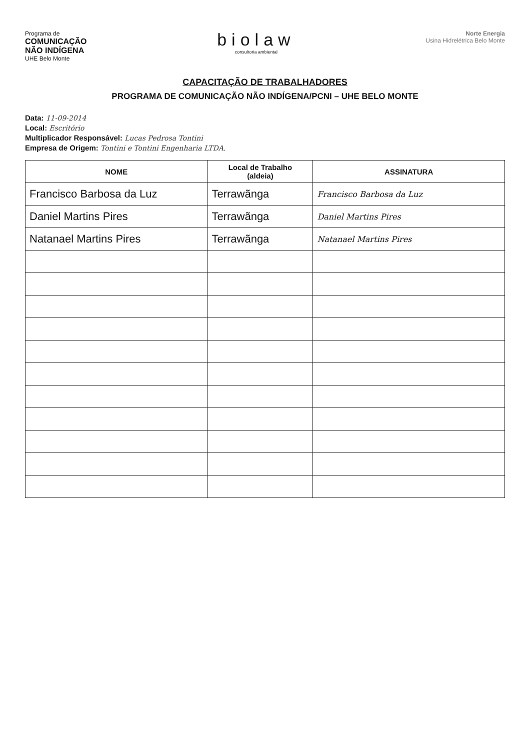Programa de
COMUNICAÇÃO
NÃO INDÍGENA
UHE Belo Monte
biolaw
consultoria ambiental
Norte Energia
Usina Hidrelétrica Belo Monte
CAPACITAÇÃO DE TRABALHADORES
PROGRAMA DE COMUNICAÇÃO NÃO INDÍGENA/PCNI – UHE BELO MONTE
Data: 11-09-2014
Local: Escritório
Multiplicador Responsável: Lucas Pedrosa Tontini
Empresa de Origem: Tontini e Tontini Engenharia LTDA.
| NOME | Local de Trabalho (aldeia) | ASSINATURA |
| --- | --- | --- |
| Francisco Barbosa da Luz | Terrawãnga | Francisco Barbosa da Luz |
| Daniel Martins Pires | Terrawãnga | Daniel Martins Pires |
| Natanael Martins Pires | Terrawãnga | Natanael Martins Pires |